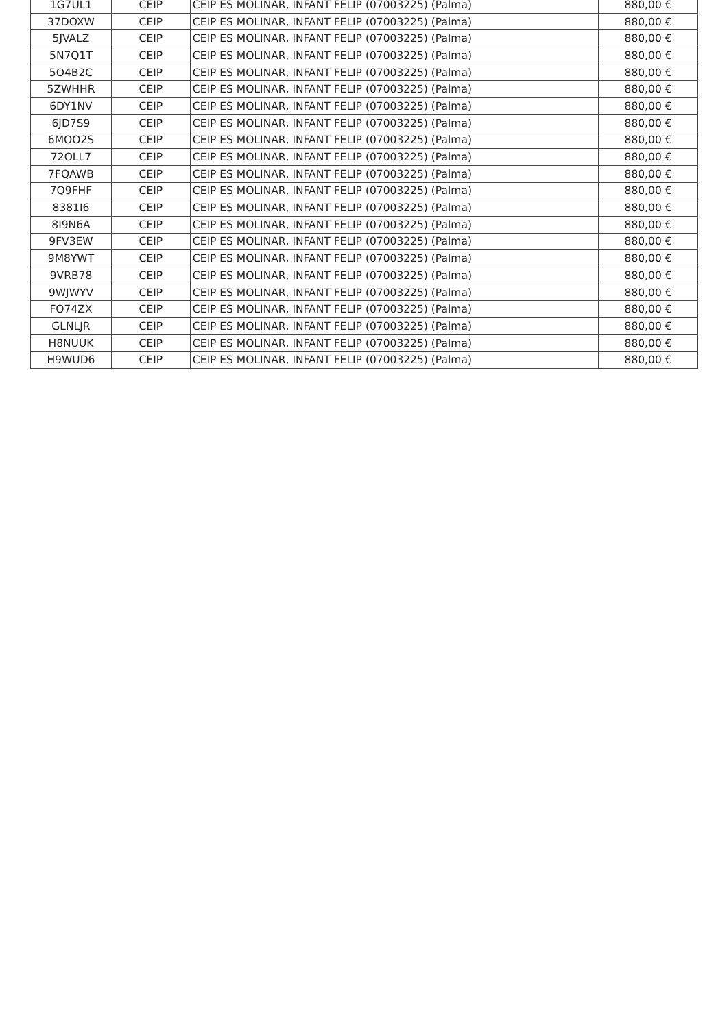| 1G7UL1 | CEIP | CEIP ES MOLINAR, INFANT FELIP (07003225) (Palma) | 880,00 € |
| 37DOXW | CEIP | CEIP ES MOLINAR, INFANT FELIP (07003225) (Palma) | 880,00 € |
| 5JVALZ | CEIP | CEIP ES MOLINAR, INFANT FELIP (07003225) (Palma) | 880,00 € |
| 5N7Q1T | CEIP | CEIP ES MOLINAR, INFANT FELIP (07003225) (Palma) | 880,00 € |
| 5O4B2C | CEIP | CEIP ES MOLINAR, INFANT FELIP (07003225) (Palma) | 880,00 € |
| 5ZWHHR | CEIP | CEIP ES MOLINAR, INFANT FELIP (07003225) (Palma) | 880,00 € |
| 6DY1NV | CEIP | CEIP ES MOLINAR, INFANT FELIP (07003225) (Palma) | 880,00 € |
| 6JD7S9 | CEIP | CEIP ES MOLINAR, INFANT FELIP (07003225) (Palma) | 880,00 € |
| 6MOO2S | CEIP | CEIP ES MOLINAR, INFANT FELIP (07003225) (Palma) | 880,00 € |
| 72OLL7 | CEIP | CEIP ES MOLINAR, INFANT FELIP (07003225) (Palma) | 880,00 € |
| 7FQAWB | CEIP | CEIP ES MOLINAR, INFANT FELIP (07003225) (Palma) | 880,00 € |
| 7Q9FHF | CEIP | CEIP ES MOLINAR, INFANT FELIP (07003225) (Palma) | 880,00 € |
| 8381I6 | CEIP | CEIP ES MOLINAR, INFANT FELIP (07003225) (Palma) | 880,00 € |
| 8I9N6A | CEIP | CEIP ES MOLINAR, INFANT FELIP (07003225) (Palma) | 880,00 € |
| 9FV3EW | CEIP | CEIP ES MOLINAR, INFANT FELIP (07003225) (Palma) | 880,00 € |
| 9M8YWT | CEIP | CEIP ES MOLINAR, INFANT FELIP (07003225) (Palma) | 880,00 € |
| 9VRB78 | CEIP | CEIP ES MOLINAR, INFANT FELIP (07003225) (Palma) | 880,00 € |
| 9WJWYV | CEIP | CEIP ES MOLINAR, INFANT FELIP (07003225) (Palma) | 880,00 € |
| FO74ZX | CEIP | CEIP ES MOLINAR, INFANT FELIP (07003225) (Palma) | 880,00 € |
| GLNLJR | CEIP | CEIP ES MOLINAR, INFANT FELIP (07003225) (Palma) | 880,00 € |
| H8NUUK | CEIP | CEIP ES MOLINAR, INFANT FELIP (07003225) (Palma) | 880,00 € |
| H9WUD6 | CEIP | CEIP ES MOLINAR, INFANT FELIP (07003225) (Palma) | 880,00 € |